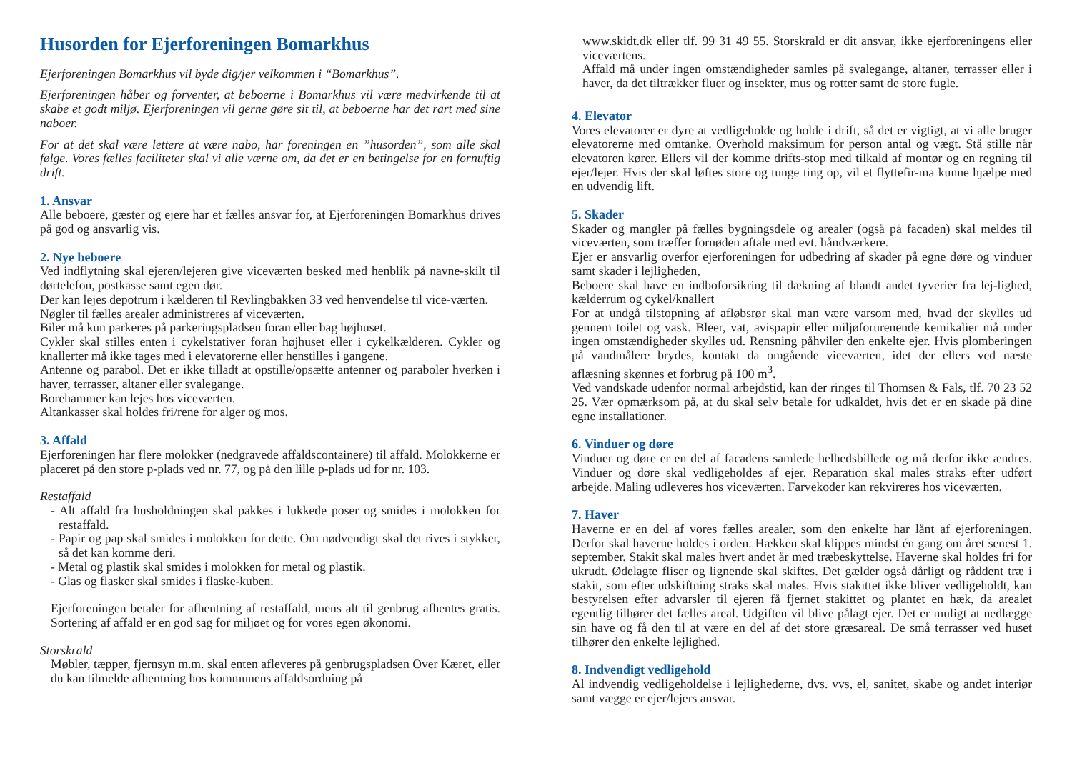Husorden for Ejerforeningen Bomarkhus
Ejerforeningen Bomarkhus vil byde dig/jer velkommen i “Bomarkhus”.
Ejerforeningen håber og forventer, at beboerne i Bomarkhus vil være medvirkende til at skabe et godt miljø. Ejerforeningen vil gerne gøre sit til, at beboerne har det rart med sine naboer.
For at det skal være lettere at være nabo, har foreningen en ”husorden”, som alle skal følge. Vores fælles faciliteter skal vi alle værne om, da det er en betingelse for en fornuftig drift.
1. Ansvar
Alle beboere, gæster og ejere har et fælles ansvar for, at Ejerforeningen Bomarkhus drives på god og ansvarlig vis.
2. Nye beboere
Ved indflytning skal ejeren/lejeren give viceværten besked med henblik på navne-skilt til dørtelefon, postkasse samt egen dør.
Der kan lejes depotrum i kælderen til Revlingbakken 33 ved henvendelse til vice-værten.
Nøgler til fælles arealer administreres af viceværten.
Biler må kun parkeres på parkeringspladsen foran eller bag højhuset.
Cykler skal stilles enten i cykelstativer foran højhuset eller i cykelkælderen. Cykler og knallerter må ikke tages med i elevatorerne eller henstilles i gangene.
Antenne og parabol. Det er ikke tilladt at opstille/opsætte antenner og paraboler hverken i haver, terrasser, altaner eller svalegange.
Borehammer kan lejes hos viceværten.
Altankasser skal holdes fri/rene for alger og mos.
3. Affald
Ejerforeningen har flere molokker (nedgravede affaldscontainere) til affald. Molokkerne er placeret på den store p-plads ved nr. 77, og på den lille p-plads ud for nr. 103.
Restaffald
- Alt affald fra husholdningen skal pakkes i lukkede poser og smides i molokken for restaffald.
- Papir og pap skal smides i molokken for dette. Om nødvendigt skal det rives i stykker, så det kan komme deri.
- Metal og plastik skal smides i molokken for metal og plastik.
- Glas og flasker skal smides i flaske-kuben.
Ejerforeningen betaler for afhentning af restaffald, mens alt til genbrug afhentes gratis. Sortering af affald er en god sag for miljøet og for vores egen økonomi.
Storskrald
Møbler, tæpper, fjernsyn m.m. skal enten afleveres på genbrugspladsen Over Kæret, eller du kan tilmelde afhentning hos kommunens affaldsordning på
www.skidt.dk eller tlf. 99 31 49 55. Storskrald er dit ansvar, ikke ejerforeningens eller viceværtens.
Affald må under ingen omstændigheder samles på svalegange, altaner, terrasser eller i haver, da det tiltrækker fluer og insekter, mus og rotter samt de store fugle.
4. Elevator
Vores elevatorer er dyre at vedligeholde og holde i drift, så det er vigtigt, at vi alle bruger elevatorerne med omtanke. Overhold maksimum for person antal og vægt. Stå stille når elevatoren kører. Ellers vil der komme drifts-stop med tilkald af montør og en regning til ejer/lejer. Hvis der skal løftes store og tunge ting op, vil et flyttefir-ma kunne hjælpe med en udvendig lift.
5. Skader
Skader og mangler på fælles bygningsdele og arealer (også på facaden) skal meldes til viceværten, som træffer fornøden aftale med evt. håndværkere.
Ejer er ansvarlig overfor ejerforeningen for udbedring af skader på egne døre og vinduer samt skader i lejligheden,
Beboere skal have en indboforsikring til dækning af blandt andet tyverier fra lej-lighed, kælderrum og cykel/knallert
For at undgå tilstopning af afløbsrør skal man være varsom med, hvad der skylles ud gennem toilet og vask. Bleer, vat, avispapir eller miljøforurenende kemikalier må under ingen omstændigheder skylles ud. Rensning påhviler den enkelte ejer. Hvis plomberingen på vandmålere brydes, kontakt da omgående viceværten, idet der ellers ved næste aflæsning skønnes et forbrug på 100 m<sup>3</sup>.
Ved vandskade udenfor normal arbejdstid, kan der ringes til Thomsen & Fals, tlf. 70 23 52 25. Vær opmærksom på, at du skal selv betale for udkaldet, hvis det er en skade på dine egne installationer.
6. Vinduer og døre
Vinduer og døre er en del af facadens samlede helhedsbillede og må derfor ikke ændres. Vinduer og døre skal vedligeholdes af ejer. Reparation skal males straks efter udført arbejde. Maling udleveres hos viceværten. Farvekoder kan rekvireres hos viceværten.
7. Haver
Haverne er en del af vores fælles arealer, som den enkelte har lånt af ejerforeningen. Derfor skal haverne holdes i orden. Hækken skal klippes mindst én gang om året senest 1. september. Stakit skal males hvert andet år med træbeskyttelse. Haverne skal holdes fri for ukrudt. Ødelagte fliser og lignende skal skiftes. Det gælder også dårligt og råddent træ i stakit, som efter udskiftning straks skal males. Hvis stakittet ikke bliver vedligeholdt, kan bestyrelsen efter advarsler til ejeren få fjernet stakittet og plantet en hæk, da arealet egentlig tilhører det fælles areal. Udgiften vil blive pålagt ejer. Det er muligt at nedlægge sin have og få den til at være en del af det store græsareal. De små terrasser ved huset tilhører den enkelte lejlighed.
8. Indvendigt vedligehold
Al indvendig vedligeholdelse i lejlighederne, dvs. vvs, el, sanitet, skabe og andet interiør samt vægge er ejer/lejers ansvar.